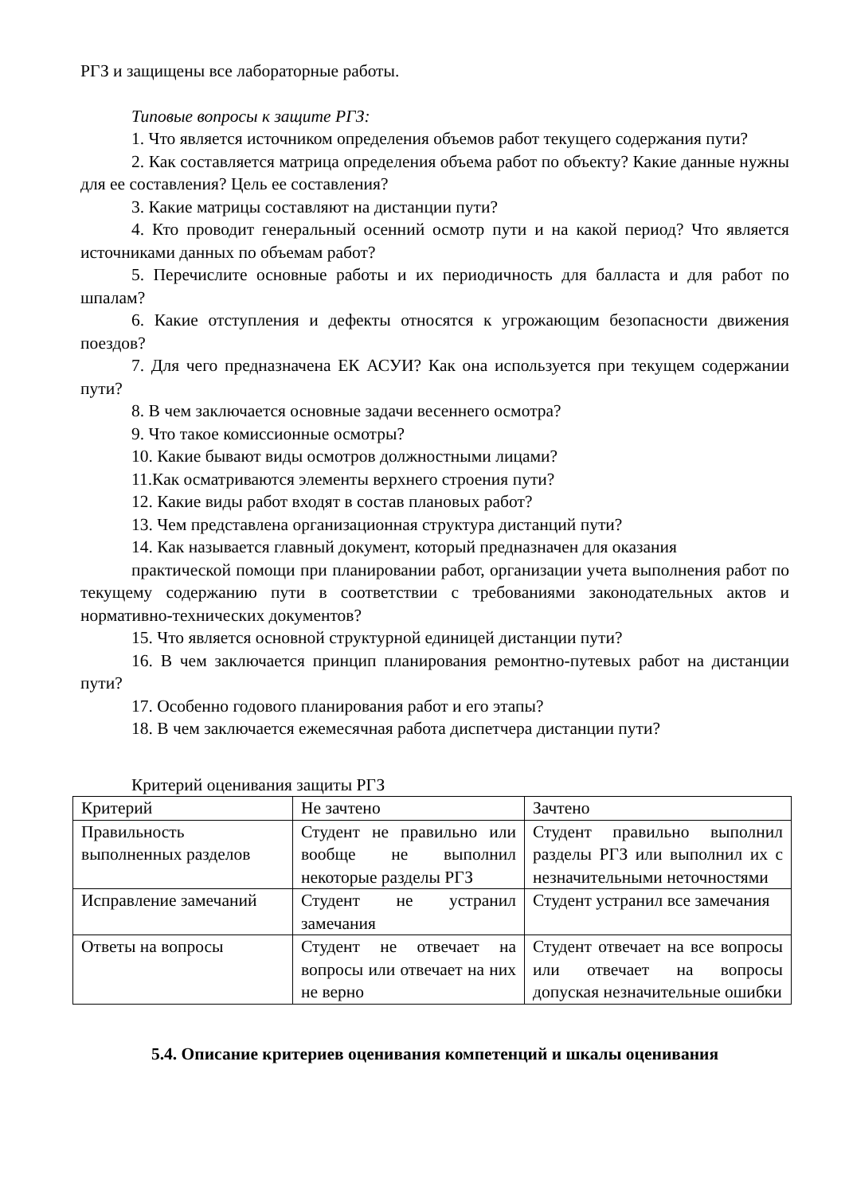РГЗ и защищены все лабораторные работы.
Типовые вопросы к защите РГЗ:
1. Что является источником определения объемов работ текущего содержания пути?
2. Как составляется матрица определения объема работ по объекту? Какие данные нужны для ее составления? Цель ее составления?
3. Какие матрицы составляют на дистанции пути?
4. Кто проводит генеральный осенний осмотр пути и на какой период? Что является источниками данных по объемам работ?
5. Перечислите основные работы и их периодичность для балласта и для работ по шпалам?
6. Какие отступления и дефекты относятся к угрожающим безопасности движения поездов?
7. Для чего предназначена ЕК АСУИ? Как она используется при текущем содержании пути?
8. В чем заключается основные задачи весеннего осмотра?
9. Что такое комиссионные осмотры?
10. Какие бывают виды осмотров должностными лицами?
11.Как осматриваются элементы верхнего строения пути?
12. Какие виды работ входят в состав плановых работ?
13. Чем представлена организационная структура дистанций пути?
14. Как называется главный документ, который предназначен для оказания
практической помощи при планировании работ, организации учета выполнения работ по текущему содержанию пути в соответствии с требованиями законодательных актов и нормативно-технических документов?
15. Что является основной структурной единицей дистанции пути?
16. В чем заключается принцип планирования ремонтно-путевых работ на дистанции пути?
17. Особенно годового планирования работ и его этапы?
18. В чем заключается ежемесячная работа диспетчера дистанции пути?
Критерий оценивания защиты РГЗ
| Критерий | Не зачтено | Зачтено |
| Правильность выполненных разделов | Студент не правильно или вообще не выполнил некоторые разделы РГЗ | Студент правильно выполнил разделы РГЗ или выполнил их с незначительными неточностями |
| Исправление замечаний | Студент не устранил замечания | Студент устранил все замечания |
| Ответы на вопросы | Студент не отвечает на вопросы или отвечает на них не верно | Студент отвечает на все вопросы или отвечает на вопросы допуская незначительные ошибки |
5.4. Описание критериев оценивания компетенций и шкалы оценивания